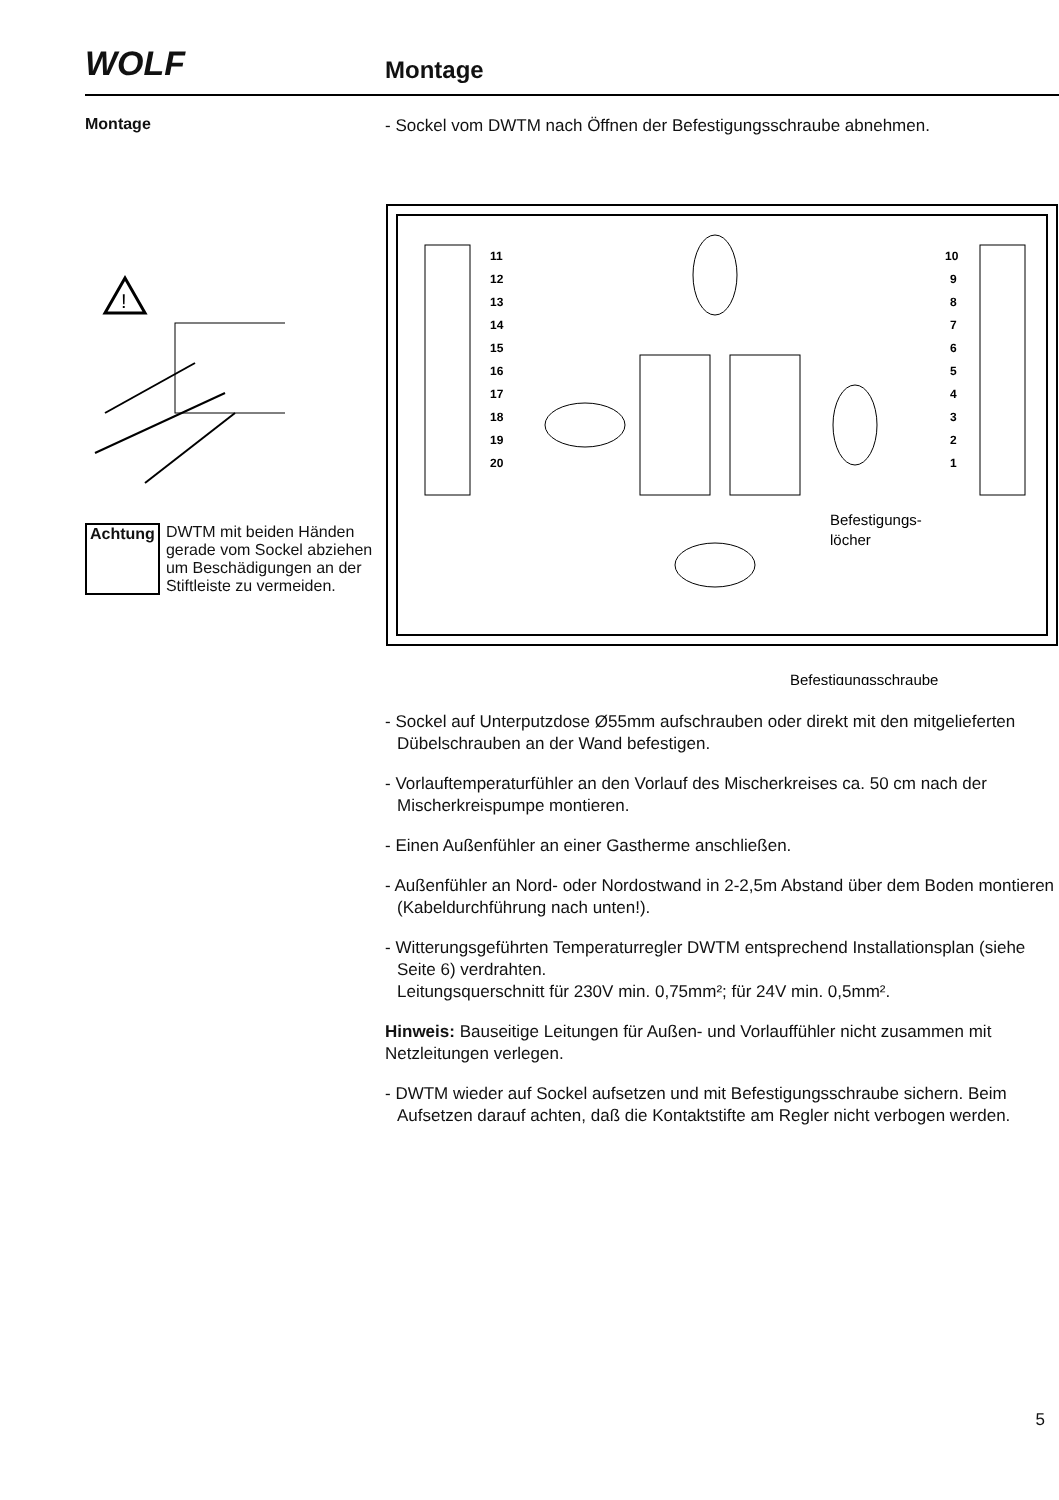WOLF Montage
Montage
!
Achtung DWTM mit beiden Händen gerade vom Sockel abziehen um Beschädigungen an der Stiftleiste zu vermeiden.
- Sockel vom DWTM nach Öffnen der Befestigungsschraube abnehmen.
11
12
13
14
15
16
17
18
19
20
10
9
8
7
6
5
4
3
2
1
Befestigungs-
löcher
Befestigungsschraube
- Sockel auf Unterputzdose Ø55mm aufschrauben oder direkt mit den mitgelieferten Dübelschrauben an der Wand befestigen.
- Vorlauftemperaturfühler an den Vorlauf des Mischerkreises ca. 50 cm nach der Mischerkreispumpe montieren.
- Einen Außenfühler an einer Gastherme anschließen.
- Außenfühler an Nord- oder Nordostwand in 2-2,5m Abstand über dem Boden montieren (Kabeldurchführung nach unten!).
- Witterungsgeführten Temperaturregler DWTM entsprechend Installationsplan (siehe Seite 6) verdrahten.
Leitungsquerschnitt für 230V min. 0,75mm²; für 24V min. 0,5mm².
Hinweis: Bauseitige Leitungen für Außen- und Vorlauffühler nicht zusammen mit Netzleitungen verlegen.
- DWTM wieder auf Sockel aufsetzen und mit Befestigungsschraube sichern. Beim Aufsetzen darauf achten, daß die Kontaktstifte am Regler nicht verbogen werden.
5